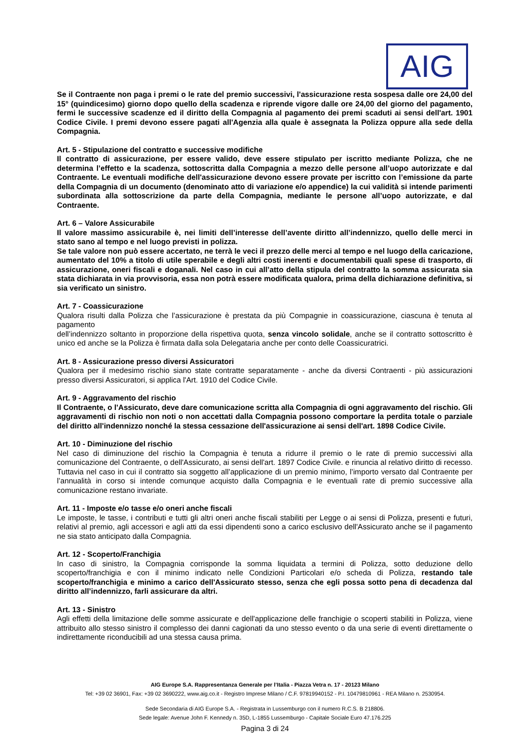AIG
Se il Contraente non paga i premi o le rate del premio successivi, l'assicurazione resta sospesa dalle ore 24,00 del 15° (quindicesimo) giorno dopo quello della scadenza e riprende vigore dalle ore 24,00 del giorno del pagamento, fermi le successive scadenze ed il diritto della Compagnia al pagamento dei premi scaduti ai sensi dell'art. 1901 Codice Civile. I premi devono essere pagati all'Agenzia alla quale è assegnata la Polizza oppure alla sede della Compagnia.
Art. 5 - Stipulazione del contratto e successive modifiche
Il contratto di assicurazione, per essere valido, deve essere stipulato per iscritto mediante Polizza, che ne determina l’effetto e la scadenza, sottoscritta dalla Compagnia a mezzo delle persone all’uopo autorizzate e dal Contraente. Le eventuali modifiche dell'assicurazione devono essere provate per iscritto con l’emissione da parte della Compagnia di un documento (denominato atto di variazione e/o appendice) la cui validità si intende parimenti subordinata alla sottoscrizione da parte della Compagnia, mediante le persone all’uopo autorizzate, e dal Contraente.
Art. 6 – Valore Assicurabile
Il valore massimo assicurabile è, nei limiti dell’interesse dell’avente diritto all’indennizzo, quello delle merci in stato sano al tempo e nel luogo previsti in polizza.
Se tale valore non può essere accertato, ne terrà le veci il prezzo delle merci al tempo e nel luogo della caricazione, aumentato del 10% a titolo di utile sperabile e degli altri costi inerenti e documentabili quali spese di trasporto, di assicurazione, oneri fiscali e doganali. Nel caso in cui all’atto della stipula del contratto la somma assicurata sia stata dichiarata in via provvisoria, essa non potrà essere modificata qualora, prima della dichiarazione definitiva, si sia verificato un sinistro.
Art. 7 - Coassicurazione
Qualora risulti dalla Polizza che l’assicurazione è prestata da più Compagnie in coassicurazione, ciascuna è tenuta al pagamento
dell’indennizzo soltanto in proporzione della rispettiva quota, senza vincolo solidale, anche se il contratto sottoscritto è unico ed anche se la Polizza è firmata dalla sola Delegataria anche per conto delle Coassicuratrici.
Art. 8 - Assicurazione presso diversi Assicuratori
Qualora per il medesimo rischio siano state contratte separatamente - anche da diversi Contraenti - più assicurazioni presso diversi Assicuratori, si applica l'Art. 1910 del Codice Civile.
Art. 9 - Aggravamento del rischio
Il Contraente, o l'Assicurato, deve dare comunicazione scritta alla Compagnia di ogni aggravamento del rischio. Gli aggravamenti di rischio non noti o non accettati dalla Compagnia possono comportare la perdita totale o parziale del diritto all'indennizzo nonché la stessa cessazione dell'assicurazione ai sensi dell'art. 1898 Codice Civile.
Art. 10 - Diminuzione del rischio
Nel caso di diminuzione del rischio la Compagnia è tenuta a ridurre il premio o le rate di premio successivi alla comunicazione del Contraente, o dell'Assicurato, ai sensi dell'art. 1897 Codice Civile. e rinuncia al relativo diritto di recesso. Tuttavia nel caso in cui il contratto sia soggetto all’applicazione di un premio minimo, l’importo versato dal Contraente per l’annualità in corso si intende comunque acquisto dalla Compagnia e le eventuali rate di premio successive alla comunicazione restano invariate.
Art. 11 - Imposte e/o tasse e/o oneri anche fiscali
Le imposte, le tasse, i contributi e tutti gli altri oneri anche fiscali stabiliti per Legge o ai sensi di Polizza, presenti e futuri, relativi al premio, agli accessori e agli atti da essi dipendenti sono a carico esclusivo dell'Assicurato anche se il pagamento ne sia stato anticipato dalla Compagnia.
Art. 12 - Scoperto/Franchigia
In caso di sinistro, la Compagnia corrisponde la somma liquidata a termini di Polizza, sotto deduzione dello scoperto/franchigia e con il minimo indicato nelle Condizioni Particolari e/o scheda di Polizza, restando tale scoperto/franchigia e minimo a carico dell'Assicurato stesso, senza che egli possa sotto pena di decadenza dal diritto all’indennizzo, farli assicurare da altri.
Art. 13 - Sinistro
Agli effetti della limitazione delle somme assicurate e dell'applicazione delle franchigie o scoperti stabiliti in Polizza, viene attribuito allo stesso sinistro il complesso dei danni cagionati da uno stesso evento o da una serie di eventi direttamente o indirettamente riconducibili ad una stessa causa prima.
AIG Europe S.A. Rappresentanza Generale per l’Italia - Piazza Vetra n. 17 - 20123 Milano
Tel: +39 02 36901, Fax: +39 02 3690222, www.aig.co.it - Registro Imprese Milano / C.F. 97819940152 - P.I. 10479810961 - REA Milano n. 2530954.
Sede Secondaria di AIG Europe S.A. - Registrata in Lussemburgo con il numero R.C.S. B 218806.
Sede legale: Avenue John F. Kennedy n. 35D, L-1855 Lussemburgo - Capitale Sociale Euro 47.176.225
Pagina 3 di 24